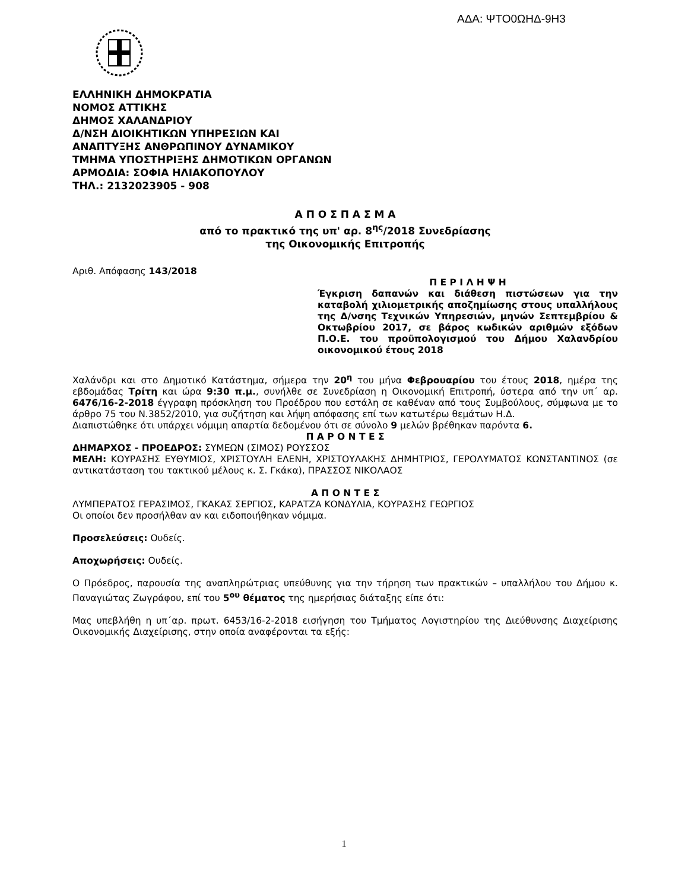ΑΔΑ: ΨΤΟ0ΩΗΔ-9Η3
ΕΛΛΗΝΙΚΗ ΔΗΜΟΚΡΑΤΙΑ
ΝΟΜΟΣ ΑΤΤΙΚΗΣ
ΔΗΜΟΣ ΧΑΛΑΝΔΡΙΟΥ
Δ/ΝΣΗ ΔΙΟΙΚΗΤΙΚΩΝ ΥΠΗΡΕΣΙΩΝ ΚΑΙ
ΑΝΑΠΤΥΞΗΣ ΑΝΘΡΩΠΙΝΟΥ ΔΥΝΑΜΙΚΟΥ
ΤΜΗΜΑ ΥΠΟΣΤΗΡΙΞΗΣ ΔΗΜΟΤΙΚΩΝ ΟΡΓΑΝΩΝ
ΑΡΜΟΔΙΑ: ΣΟΦΙΑ ΗΛΙΑΚΟΠΟΥΛΟΥ
ΤΗΛ.: 2132023905 - 908
Α Π Ο Σ Π Α Σ Μ Α
από το πρακτικό της υπ' αρ. 8<sup>ης</sup>/2018 Συνεδρίασης
της Οικονομικής Επιτροπής
Αριθ. Απόφασης 143/2018
Π Ε Ρ Ι Λ Η Ψ Η
Έγκριση δαπανών και διάθεση πιστώσεων για την καταβολή χιλιομετρικής αποζημίωσης στους υπαλλήλους της Δ/νσης Τεχνικών Υπηρεσιών, μηνών Σεπτεμβρίου & Οκτωβρίου 2017, σε βάρος κωδικών αριθμών εξόδων Π.Ο.Ε. του προϋπολογισμού του Δήμου Χαλανδρίου οικονομικού έτους 2018
Χαλάνδρι και στο Δημοτικό Κατάστημα, σήμερα την 20<sup>η</sup> του μήνα Φεβρουαρίου του έτους 2018, ημέρα της εβδομάδας Τρίτη και ώρα 9:30 π.μ., συνήλθε σε Συνεδρίαση η Οικονομική Επιτροπή, ύστερα από την υπ΄ αρ. 6476/16-2-2018 έγγραφη πρόσκληση του Προέδρου που εστάλη σε καθέναν από τους Συμβούλους, σύμφωνα με το άρθρο 75 του Ν.3852/2010, για συζήτηση και λήψη απόφασης επί των κατωτέρω θεμάτων Η.Δ.
Διαπιστώθηκε ότι υπάρχει νόμιμη απαρτία δεδομένου ότι σε σύνολο 9 μελών βρέθηκαν παρόντα 6.
Π Α Ρ Ο Ν Τ Ε Σ
ΔΗΜΑΡΧΟΣ - ΠΡΟΕΔΡΟΣ: ΣΥΜΕΩΝ (ΣΙΜΟΣ) ΡΟΥΣΣΟΣ
ΜΕΛΗ: ΚΟΥΡΑΣΗΣ ΕΥΘΥΜΙΟΣ, ΧΡΙΣΤΟΥΛΗ ΕΛΕΝΗ, ΧΡΙΣΤΟΥΛΑΚΗΣ ΔΗΜΗΤΡΙΟΣ, ΓΕΡΟΛΥΜΑΤΟΣ ΚΩΝΣΤΑΝΤΙΝΟΣ (σε αντικατάσταση του τακτικού μέλους κ. Σ. Γκάκα), ΠΡΑΣΣΟΣ ΝΙΚΟΛΑΟΣ
Α Π Ο Ν Τ Ε Σ
ΛΥΜΠΕΡΑΤΟΣ ΓΕΡΑΣΙΜΟΣ, ΓΚΑΚΑΣ ΣΕΡΓΙΟΣ, ΚΑΡΑΤΖΑ ΚΟΝΔΥΛΙΑ, ΚΟΥΡΑΣΗΣ ΓΕΩΡΓΙΟΣ
Οι οποίοι δεν προσήλθαν αν και ειδοποιήθηκαν νόμιμα.
Προσελεύσεις: Ουδείς.
Αποχωρήσεις: Ουδείς.
Ο Πρόεδρος, παρουσία της αναπληρώτριας υπεύθυνης για την τήρηση των πρακτικών – υπαλλήλου του Δήμου κ. Παναγιώτας Ζωγράφου, επί του 5<sup>ου</sup> θέματος της ημερήσιας διάταξης είπε ότι:
Μας υπεβλήθη η υπ΄αρ. πρωτ. 6453/16-2-2018 εισήγηση του Τμήματος Λογιστηρίου της Διεύθυνσης Διαχείρισης Οικονομικής Διαχείρισης, στην οποία αναφέρονται τα εξής:
1